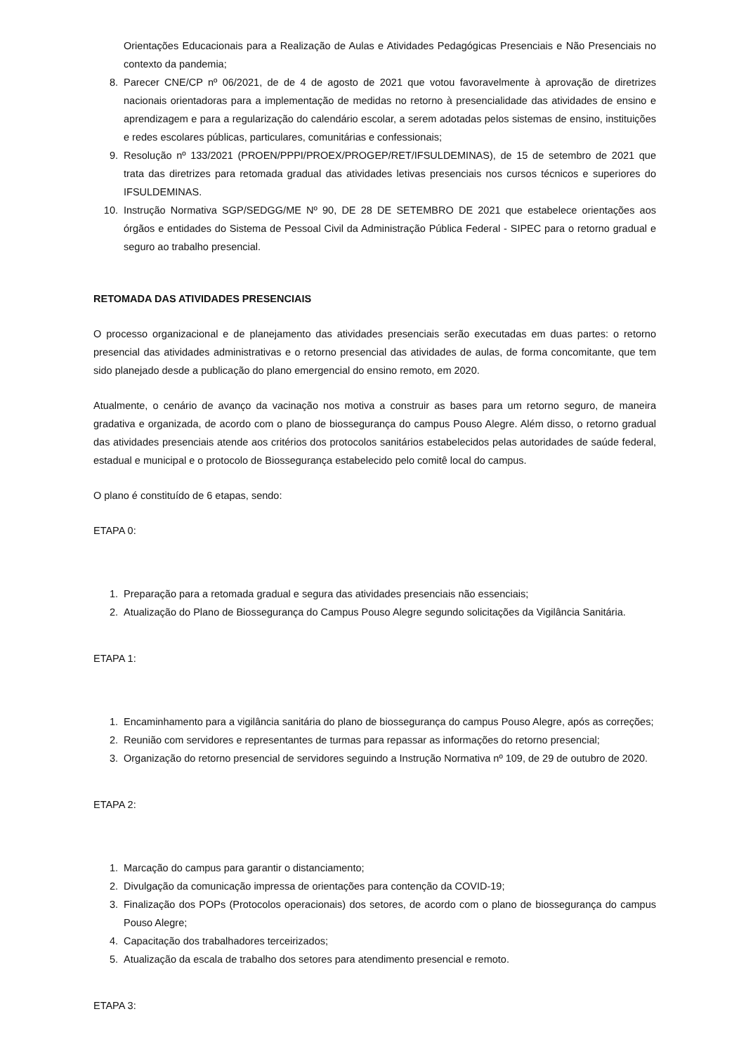Orientações Educacionais para a Realização de Aulas e Atividades Pedagógicas Presenciais e Não Presenciais no contexto da pandemia;
8. Parecer CNE/CP nº 06/2021, de de 4 de agosto de 2021 que votou favoravelmente à aprovação de diretrizes nacionais orientadoras para a implementação de medidas no retorno à presencialidade das atividades de ensino e aprendizagem e para a regularização do calendário escolar, a serem adotadas pelos sistemas de ensino, instituições e redes escolares públicas, particulares, comunitárias e confessionais;
9. Resolução nº 133/2021 (PROEN/PPPI/PROEX/PROGEP/RET/IFSULDEMINAS), de 15 de setembro de 2021 que trata das diretrizes para retomada gradual das atividades letivas presenciais nos cursos técnicos e superiores do IFSULDEMINAS.
10. Instrução Normativa SGP/SEDGG/ME Nº 90, DE 28 DE SETEMBRO DE 2021 que estabelece orientações aos órgãos e entidades do Sistema de Pessoal Civil da Administração Pública Federal - SIPEC para o retorno gradual e seguro ao trabalho presencial.
RETOMADA DAS ATIVIDADES PRESENCIAIS
O processo organizacional e de planejamento das atividades presenciais serão executadas em duas partes: o retorno presencial das atividades administrativas e o retorno presencial das atividades de aulas, de forma concomitante, que tem sido planejado desde a publicação do plano emergencial do ensino remoto, em 2020.
Atualmente, o cenário de avanço da vacinação nos motiva a construir as bases para um retorno seguro, de maneira gradativa e organizada, de acordo com o plano de biossegurança do campus Pouso Alegre. Além disso, o retorno gradual das atividades presenciais atende aos critérios dos protocolos sanitários estabelecidos pelas autoridades de saúde federal, estadual e municipal e o protocolo de Biossegurança estabelecido pelo comitê local do campus.
O plano é constituído de 6 etapas, sendo:
ETAPA 0:
1. Preparação para a retomada gradual e segura das atividades presenciais não essenciais;
2. Atualização do Plano de Biossegurança do Campus Pouso Alegre segundo solicitações da Vigilância Sanitária.
ETAPA 1:
1. Encaminhamento para a vigilância sanitária do plano de biossegurança do campus Pouso Alegre, após as correções;
2. Reunião com servidores e representantes de turmas para repassar as informações do retorno presencial;
3. Organização do retorno presencial de servidores seguindo a Instrução Normativa nº 109, de 29 de outubro de 2020.
ETAPA 2:
1. Marcação do campus para garantir o distanciamento;
2. Divulgação da comunicação impressa de orientações para contenção da COVID-19;
3. Finalização dos POPs (Protocolos operacionais) dos setores, de acordo com o plano de biossegurança do campus Pouso Alegre;
4. Capacitação dos trabalhadores terceirizados;
5. Atualização da escala de trabalho dos setores para atendimento presencial e remoto.
ETAPA 3: